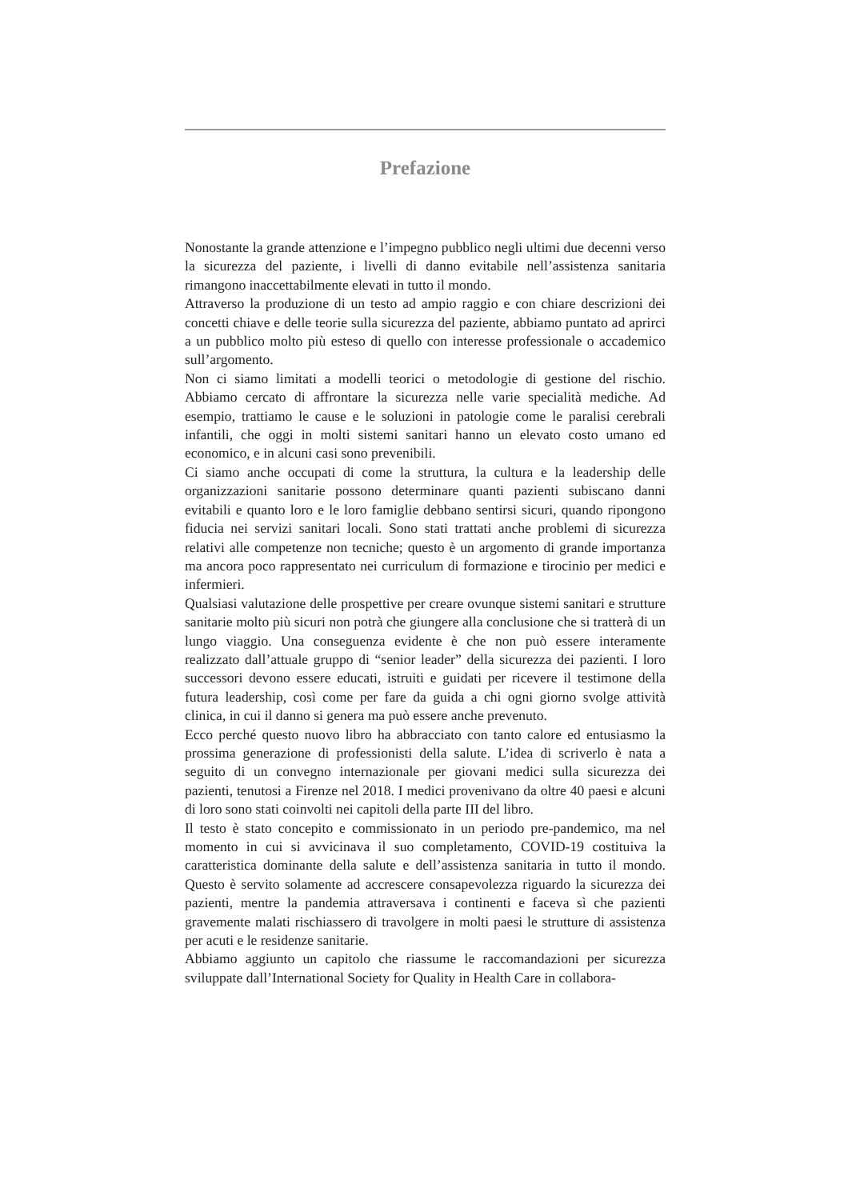Prefazione
Nonostante la grande attenzione e l’impegno pubblico negli ultimi due decenni verso la sicurezza del paziente, i livelli di danno evitabile nell’assistenza sanitaria rimangono inaccettabilmente elevati in tutto il mondo.
Attraverso la produzione di un testo ad ampio raggio e con chiare descrizioni dei concetti chiave e delle teorie sulla sicurezza del paziente, abbiamo puntato ad aprirci a un pubblico molto più esteso di quello con interesse professionale o accademico sull’argomento.
Non ci siamo limitati a modelli teorici o metodologie di gestione del rischio. Abbiamo cercato di affrontare la sicurezza nelle varie specialità mediche. Ad esempio, trattiamo le cause e le soluzioni in patologie come le paralisi cerebrali infantili, che oggi in molti sistemi sanitari hanno un elevato costo umano ed economico, e in alcuni casi sono prevenibili.
Ci siamo anche occupati di come la struttura, la cultura e la leadership delle organizzazioni sanitarie possono determinare quanti pazienti subiscano danni evitabili e quanto loro e le loro famiglie debbano sentirsi sicuri, quando ripongono fiducia nei servizi sanitari locali. Sono stati trattati anche problemi di sicurezza relativi alle competenze non tecniche; questo è un argomento di grande importanza ma ancora poco rappresentato nei curriculum di formazione e tirocinio per medici e infermieri.
Qualsiasi valutazione delle prospettive per creare ovunque sistemi sanitari e strutture sanitarie molto più sicuri non potrà che giungere alla conclusione che si tratterà di un lungo viaggio. Una conseguenza evidente è che non può essere interamente realizzato dall’attuale gruppo di “senior leader” della sicurezza dei pazienti. I loro successori devono essere educati, istruiti e guidati per ricevere il testimone della futura leadership, così come per fare da guida a chi ogni giorno svolge attività clinica, in cui il danno si genera ma può essere anche prevenuto.
Ecco perché questo nuovo libro ha abbracciato con tanto calore ed entusiasmo la prossima generazione di professionisti della salute. L’idea di scriverlo è nata a seguito di un convegno internazionale per giovani medici sulla sicurezza dei pazienti, tenutosi a Firenze nel 2018. I medici provenivano da oltre 40 paesi e alcuni di loro sono stati coinvolti nei capitoli della parte III del libro.
Il testo è stato concepito e commissionato in un periodo pre-pandemico, ma nel momento in cui si avvicinava il suo completamento, COVID-19 costituiva la caratteristica dominante della salute e dell’assistenza sanitaria in tutto il mondo. Questo è servito solamente ad accrescere consapevolezza riguardo la sicurezza dei pazienti, mentre la pandemia attraversava i continenti e faceva sì che pazienti gravemente malati rischiassero di travolgere in molti paesi le strutture di assistenza per acuti e le residenze sanitarie.
Abbiamo aggiunto un capitolo che riassume le raccomandazioni per sicurezza sviluppate dall’International Society for Quality in Health Care in collabora-